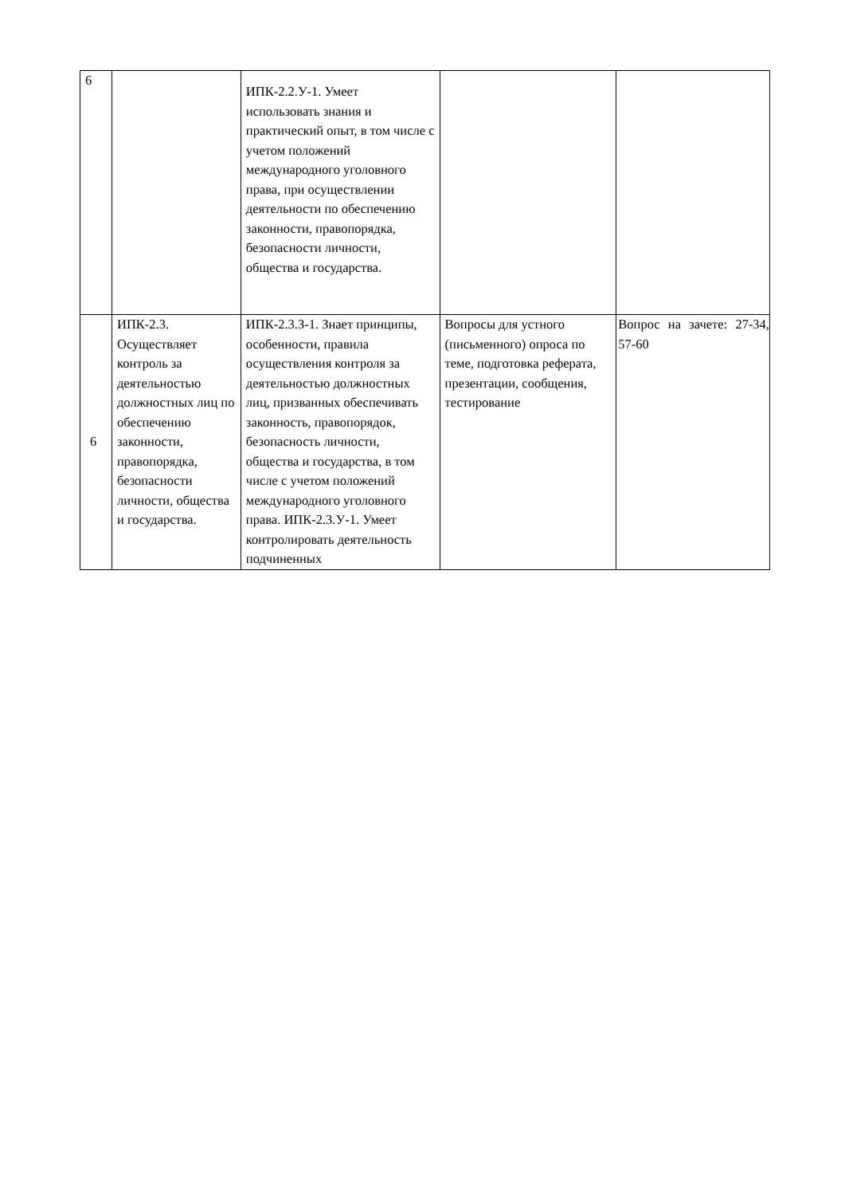| 6 | | ИПК-2.2.У-1. Умеет использовать знания и практический опыт, в том числе с учетом положений международного уголовного права, при осуществлении деятельности по обеспечению законности, правопорядка, безопасности личности, общества и государства. | | |
| 6 | ИПК-2.3. Осуществляет контроль за деятельностью должностных лиц по обеспечению законности, правопорядка, безопасности личности, общества и государства. | ИПК-2.3.З-1. Знает принципы, особенности, правила осуществления контроля за деятельностью должностных лиц, призванных обеспечивать законность, правопорядок, безопасность личности, общества и государства, в том числе с учетом положений международного уголовного права. ИПК-2.3.У-1. Умеет контролировать деятельность подчиненных | Вопросы для устного (письменного) опроса по теме, подготовка реферата, презентации, сообщения, тестирование | Вопрос на зачете: 27-34, 57-60 |